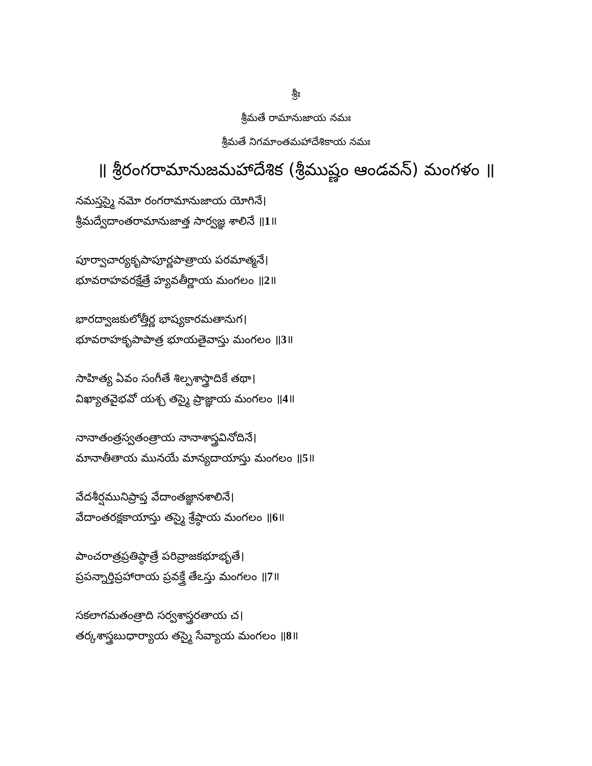శ్రీః
శ్రీమతే రామానుజాయ నమః
శ్రీమతే నిగమాంతమహాదేశికాయ నమః
॥ శ్రీరంగరామానుజమహాదేశిక (శ్రీముష్ణం ఆండవన్) మంగళం ॥
నమస్తస్మై నమో రంగరామానుజాయ యోగినే।
శ్రీమద్వేదాంతరామానుజాత్త సార్వజ్ఞ శాలినే ॥1॥
పూర్వాచార్యకృపాపూర్ణపాత్రాయ పరమాత్మనే।
భూవరాహవరక్షేత్రే హ్యవతీర్ణాయ మంగలం ॥2॥
భారద్వాజకులోత్తీర్ణ భాష్యకారమతానుగ।
భూవరాహకృపాపాత్ర భూయతైవాస్తు మంగలం ॥3॥
సాహిత్య ఏవం సంగీతే శిల్పశాస్త్రాదికే తథా।
విఖ్యాతవైభవో యశ్చ తస్మై ప్రాజ్ఞాయ మంగలం ॥4॥
నానాతంత్రస్వతంత్రాయ నానాశాస్త్రవినోదినే।
మానాతీతాయ మునయే మాన్యదాయాస్తు మంగలం ॥5॥
వేదశీర్షమునిప్రాప్త వేదాంతజ్ఞానశాలినే।
వేదాంతరక్షకాయాస్తు తస్మై శ్రేష్ఠాయ మంగలం ॥6॥
పాంచరాత్రప్రతిష్ఠాత్రే పరివ్రాజకభూభృతే।
ప్రపన్నార్తిప్రహారాయ ప్రవక్త్రే తేఽస్తు మంగలం ॥7॥
సకలాగమతంత్రాది సర్వశాస్త్రరతాయ చ।
తర్కశాస్త్రబుధార్యాయ తస్మై సేవ్యాయ మంగలం ॥8॥